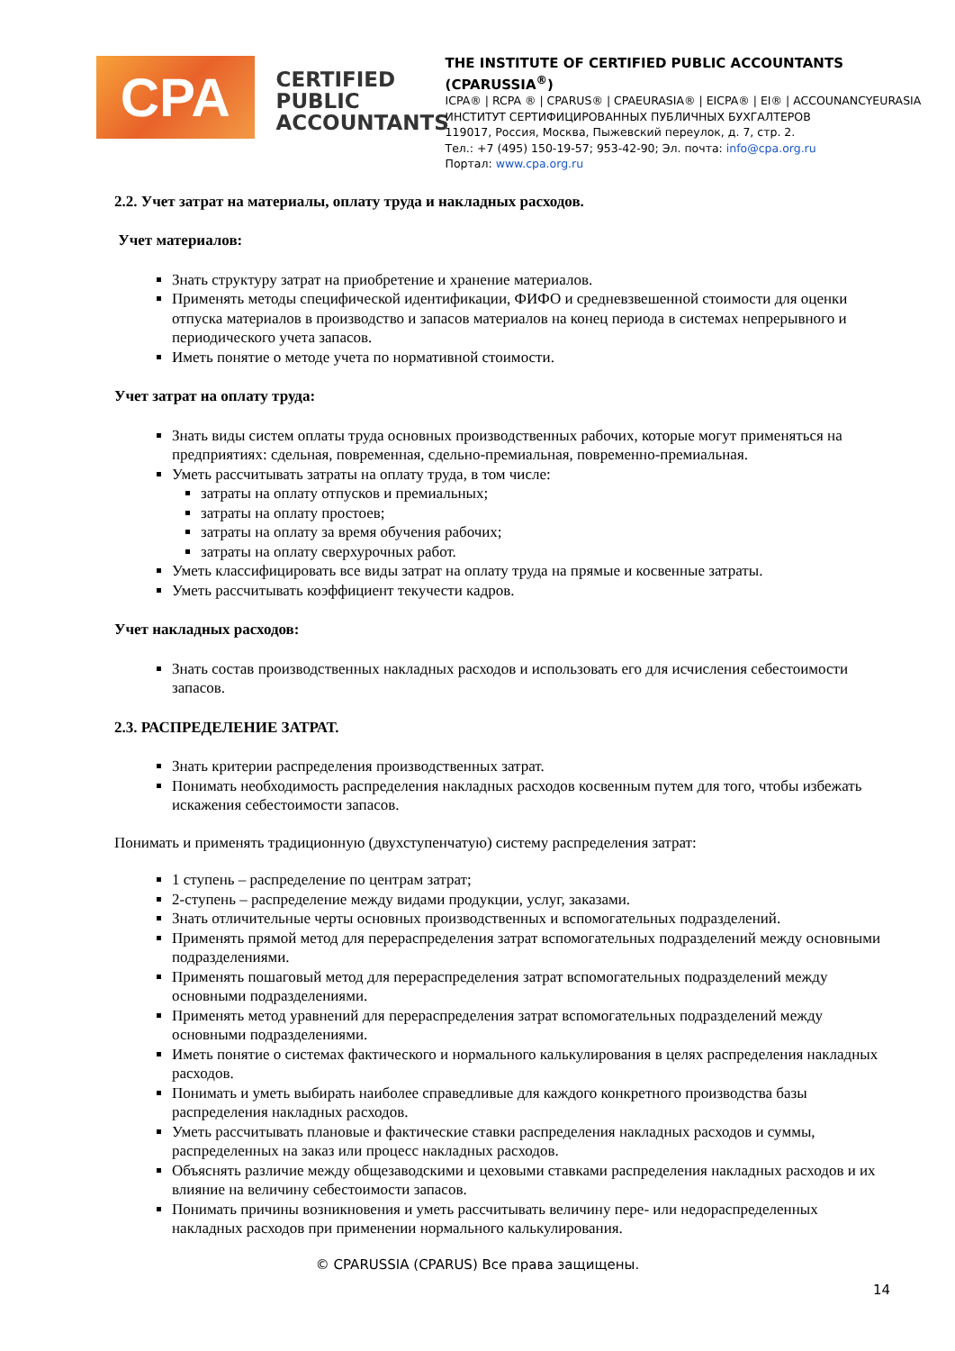CPA
CERTIFIED PUBLIC ACCOUNTANTS
THE INSTITUTE OF CERTIFIED PUBLIC ACCOUNTANTS (CPARUSSIA<sup>®</sup>)
ICPA® | RCPA ® | CPARUS® | CPAEURASIA® | EICPA® | EI® | ACCOUNANCYEURASIA
ИНСТИТУТ СЕРТИФИЦИРОВАННЫХ ПУБЛИЧНЫХ БУХГАЛТЕРОВ
119017, Россия, Москва, Пыжевский переулок, д. 7, стр. 2.
Тел.: +7 (495) 150-19-57; 953-42-90; Эл. почта: info@cpa.org.ru
Портал: www.cpa.org.ru
2.2. Учет затрат на материалы, оплату труда и накладных расходов.
Учет материалов:
Знать структуру затрат на приобретение и хранение материалов.
Применять методы специфической идентификации, ФИФО и средневзвешенной стоимости для оценки отпуска материалов в производство и запасов материалов на конец периода в системах непрерывного и периодического учета запасов.
Иметь понятие о методе учета по нормативной стоимости.
Учет затрат на оплату труда:
Знать виды систем оплаты труда основных производственных рабочих, которые могут применяться на предприятиях: сдельная, повременная, сдельно-премиальная, повременно-премиальная.
Уметь рассчитывать затраты на оплату труда, в том числе:
затраты на оплату отпусков и премиальных;
затраты на оплату простоев;
затраты на оплату за время обучения рабочих;
затраты на оплату сверхурочных работ.
Уметь классифицировать все виды затрат на оплату труда на прямые и косвенные затраты.
Уметь рассчитывать коэффициент текучести кадров.
Учет накладных расходов:
Знать состав производственных накладных расходов и использовать его для исчисления себестоимости запасов.
2.3. РАСПРЕДЕЛЕНИЕ ЗАТРАТ.
Знать критерии распределения производственных затрат.
Понимать необходимость распределения накладных расходов косвенным путем для того, чтобы избежать искажения себестоимости запасов.
Понимать и применять традиционную (двухступенчатую) систему распределения затрат:
1 ступень – распределение по центрам затрат;
2-ступень – распределение между видами продукции, услуг, заказами.
Знать отличительные черты основных производственных и вспомогательных подразделений.
Применять прямой метод для перераспределения затрат вспомогательных подразделений между основными подразделениями.
Применять пошаговый метод для перераспределения затрат вспомогательных подразделений между основными подразделениями.
Применять метод уравнений для перераспределения затрат вспомогательных подразделений между основными подразделениями.
Иметь понятие о системах фактического и нормального калькулирования в целях распределения накладных расходов.
Понимать и уметь выбирать наиболее справедливые для каждого конкретного производства базы распределения накладных расходов.
Уметь рассчитывать плановые и фактические ставки распределения накладных расходов и суммы, распределенных на заказ или процесс накладных расходов.
Объяснять различие между общезаводскими и цеховыми ставками распределения накладных расходов и их влияние на величину себестоимости запасов.
Понимать причины возникновения и уметь рассчитывать величину пере- или недораспределенных накладных расходов при применении нормального калькулирования.
© CPARUSSIA (CPARUS) Все права защищены.
14